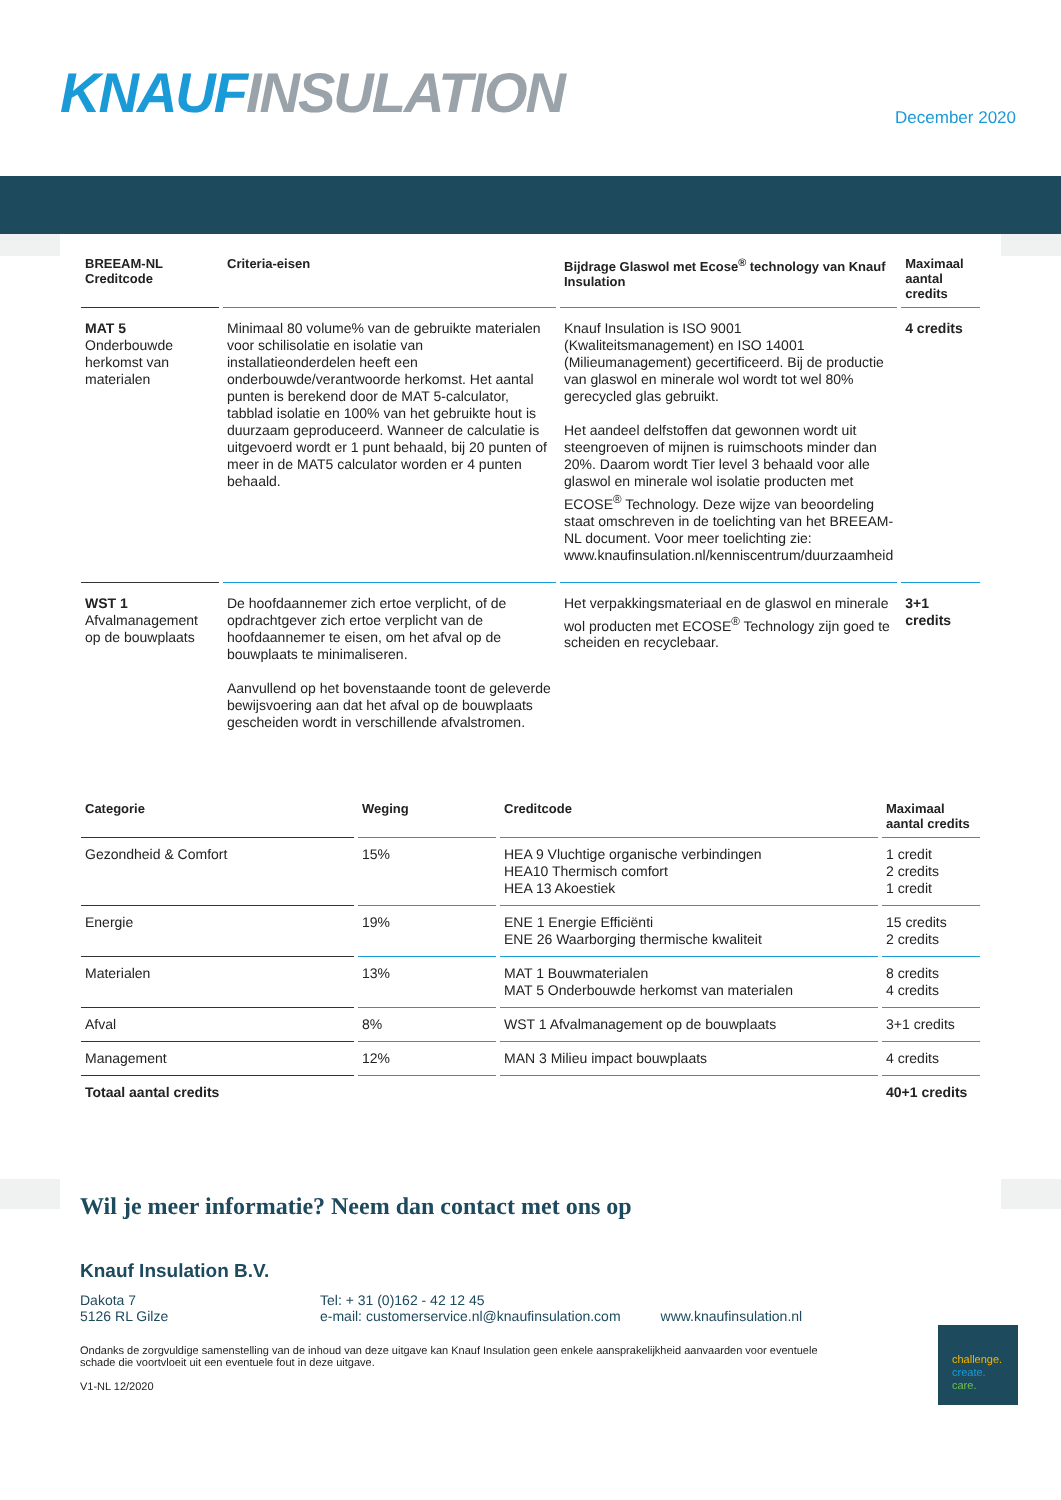KNAUF INSULATION December 2020
| BREEAM-NL Creditcode | Criteria-eisen | Bijdrage Glaswol met Ecose<sup>®</sup> technology van Knauf Insulation | Maximaal aantal credits |
| --- | --- | --- | --- |
| MAT 5 Onderbouwde herkomst van materialen | Minimaal 80 volume% van de gebruikte materialen voor schilisolatie en isolatie van installatieonderdelen heeft een onderbouwde/verantwoorde herkomst. Het aantal punten is berekend door de MAT 5-calculator, tabblad isolatie en 100% van het gebruikte hout is duurzaam geproduceerd. Wanneer de calculatie is uitgevoerd wordt er 1 punt behaald, bij 20 punten of meer in de MAT5 calculator worden er 4 punten behaald. | Knauf Insulation is ISO 9001 (Kwaliteitsmanagement) en ISO 14001 (Milieumanagement) gecertificeerd. Bij de productie van glaswol en minerale wol wordt tot wel 80% gerecycled glas gebruikt. Het aandeel delfstoffen dat gewonnen wordt uit steengroeven of mijnen is ruimschoots minder dan 20%. Daarom wordt Tier level 3 behaald voor alle glaswol en minerale wol isolatie producten met ECOSE<sup>®</sup> Technology. Deze wijze van beoordeling staat omschreven in de toelichting van het BREEAM-NL document. Voor meer toelichting zie: www.knaufinsulation.nl/kenniscentrum/duurzaamheid | 4 credits |
| WST 1 Afvalmanagement op de bouwplaats | De hoofdaannemer zich ertoe verplicht, of de opdrachtgever zich ertoe verplicht van de hoofdaannemer te eisen, om het afval op de bouwplaats te minimaliseren. Aanvullend op het bovenstaande toont de geleverde bewijsvoering aan dat het afval op de bouwplaats gescheiden wordt in verschillende afvalstromen. | Het verpakkingsmateriaal en de glaswol en minerale wol producten met ECOSE<sup>®</sup> Technology zijn goed te scheiden en recyclebaar. | 3+1 credits |
| Categorie | Weging | Creditcode | Maximaal aantal credits |
| --- | --- | --- | --- |
| Gezondheid & Comfort | 15% | HEA 9 Vluchtige organische verbindingen HEA10 Thermisch comfort HEA 13 Akoestiek | 1 credit 2 credits 1 credit |
| Energie | 19% | ENE 1 Energie Efficiënti ENE 26 Waarborging thermische kwaliteit | 15 credits 2 credits |
| Materialen | 13% | MAT 1 Bouwmaterialen MAT 5 Onderbouwde herkomst van materialen | 8 credits 4 credits |
| Afval | 8% | WST 1 Afvalmanagement op de bouwplaats | 3+1 credits |
| Management | 12% | MAN 3 Milieu impact bouwplaats | 4 credits |
| Totaal aantal credits | | | 40+1 credits |
Wil je meer informatie? Neem dan contact met ons op
Knauf Insulation B.V.
Dakota 7
5126 RL Gilze
Tel: + 31 (0)162 - 42 12 45
e-mail: customerservice.nl@knaufinsulation.com
www.knaufinsulation.nl
Ondanks de zorgvuldige samenstelling van de inhoud van deze uitgave kan Knauf Insulation geen enkele aansprakelijkheid aanvaarden voor eventuele schade die voortvloeit uit een eventuele fout in deze uitgave.
V1-NL 12/2020
challenge.
create.
care.